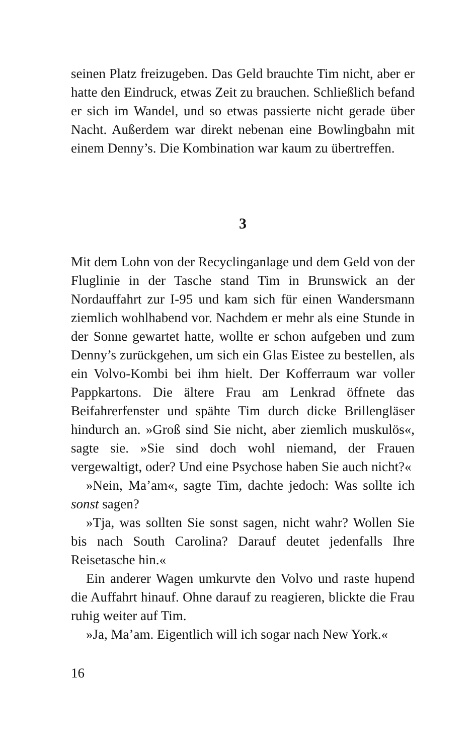seinen Platz freizugeben. Das Geld brauchte Tim nicht, aber er hatte den Eindruck, etwas Zeit zu brauchen. Schließlich befand er sich im Wandel, und so etwas passierte nicht gerade über Nacht. Außerdem war direkt nebenan eine Bowlingbahn mit einem Denny’s. Die Kombination war kaum zu übertreffen.
3
Mit dem Lohn von der Recyclinganlage und dem Geld von der Fluglinie in der Tasche stand Tim in Brunswick an der Nordauffahrt zur I-95 und kam sich für einen Wandersmann ziemlich wohlhabend vor. Nachdem er mehr als eine Stunde in der Sonne gewartet hatte, wollte er schon aufgeben und zum Denny’s zurückgehen, um sich ein Glas Eistee zu bestellen, als ein Volvo-Kombi bei ihm hielt. Der Kofferraum war voller Pappkartons. Die ältere Frau am Lenkrad öffnete das Beifahrerfenster und spähte Tim durch dicke Brillengläser hindurch an. »Groß sind Sie nicht, aber ziemlich muskulös«, sagte sie. »Sie sind doch wohl niemand, der Frauen vergewaltigt, oder? Und eine Psychose haben Sie auch nicht?«
»Nein, Ma’am«, sagte Tim, dachte jedoch: Was sollte ich sonst sagen?
»Tja, was sollten Sie sonst sagen, nicht wahr? Wollen Sie bis nach South Carolina? Darauf deutet jedenfalls Ihre Reisetasche hin.«
Ein anderer Wagen umkurvte den Volvo und raste hupend die Auffahrt hinauf. Ohne darauf zu reagieren, blickte die Frau ruhig weiter auf Tim.
»Ja, Ma’am. Eigentlich will ich sogar nach New York.«
16